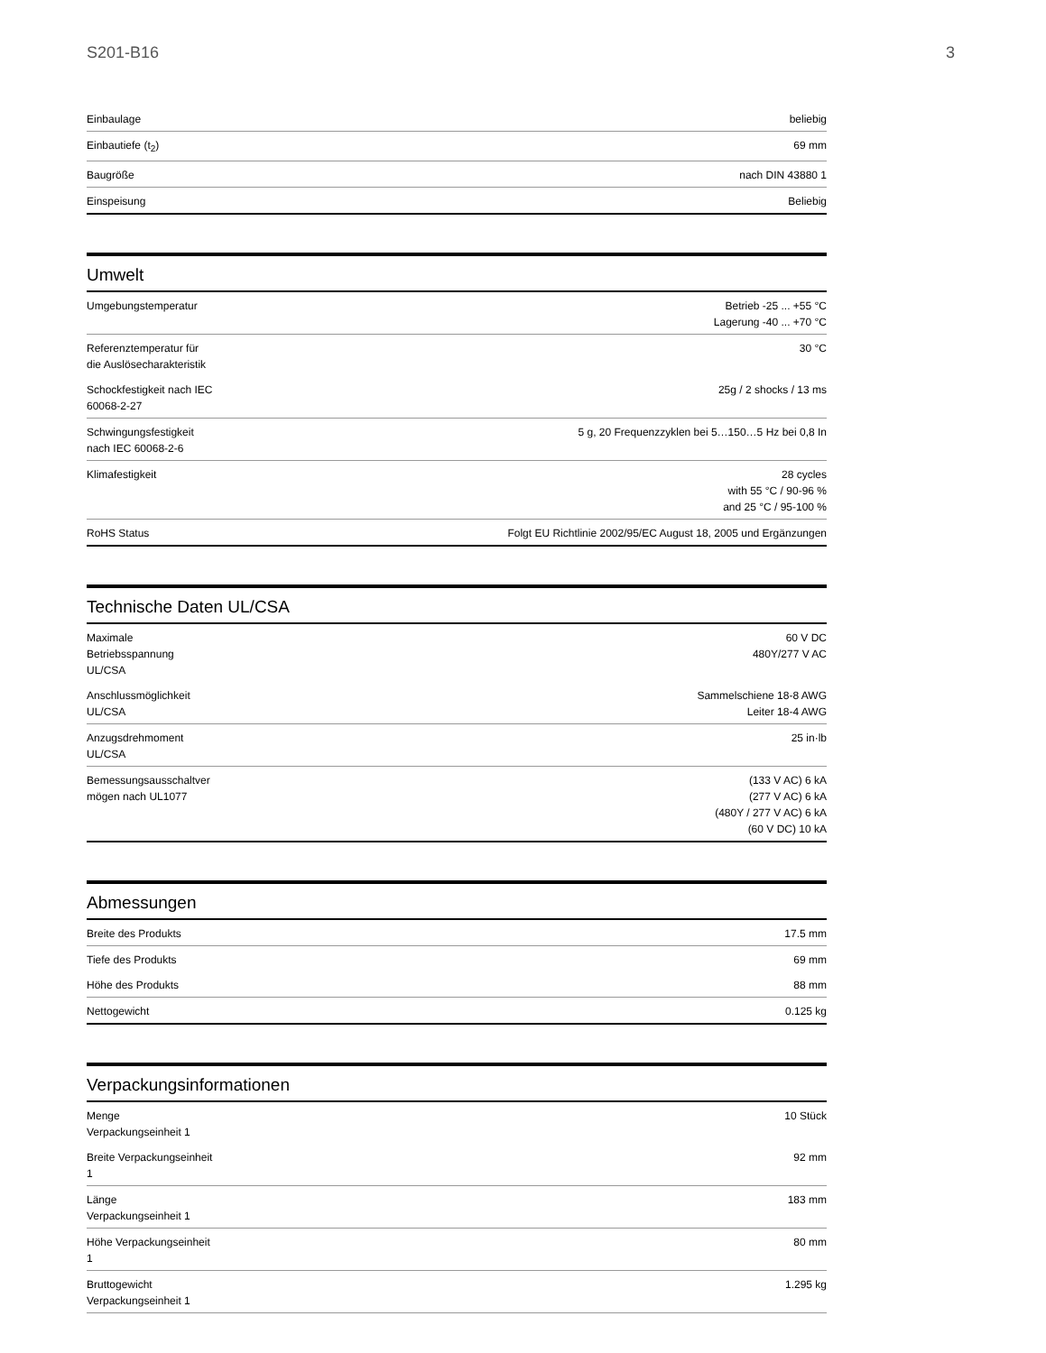S201-B16 3
| Einbaulage | beliebig |
| Einbautiefe (t<sub>2</sub>) | 69 mm |
| Baugröße | nach DIN 43880 1 |
| Einspeisung | Beliebig |
Umwelt
| Umgebungstemperatur | Betrieb -25 ... +55 °C Lagerung -40 ... +70 °C |
| Referenztemperatur für die Auslösecharakteristik | 30 °C |
| Schockfestigkeit nach IEC 60068-2-27 | 25g / 2 shocks / 13 ms |
| Schwingungsfestigkeit nach IEC 60068-2-6 | 5 g, 20 Frequenzzyklen bei 5…150…5 Hz bei 0,8 In |
| Klimafestigkeit | 28 cycles with 55 °C / 90-96 % and 25 °C / 95-100 % |
| RoHS Status | Folgt EU Richtlinie 2002/95/EC August 18, 2005 und Ergänzungen |
Technische Daten UL/CSA
| Maximale Betriebsspannung UL/CSA | 60 V DC 480Y/277 V AC |
| Anschlussmöglichkeit UL/CSA | Sammelschiene 18-8 AWG Leiter 18-4 AWG |
| Anzugsdrehmoment UL/CSA | 25 in·lb |
| Bemessungsausschaltver mögen nach UL1077 | (133 V AC) 6 kA (277 V AC) 6 kA (480Y / 277 V AC) 6 kA (60 V DC) 10 kA |
Abmessungen
| Breite des Produkts | 17.5 mm |
| Tiefe des Produkts | 69 mm |
| Höhe des Produkts | 88 mm |
| Nettogewicht | 0.125 kg |
Verpackungsinformationen
| Menge Verpackungseinheit 1 | 10 Stück |
| Breite Verpackungseinheit 1 | 92 mm |
| Länge Verpackungseinheit 1 | 183 mm |
| Höhe Verpackungseinheit 1 | 80 mm |
| Bruttogewicht Verpackungseinheit 1 | 1.295 kg |